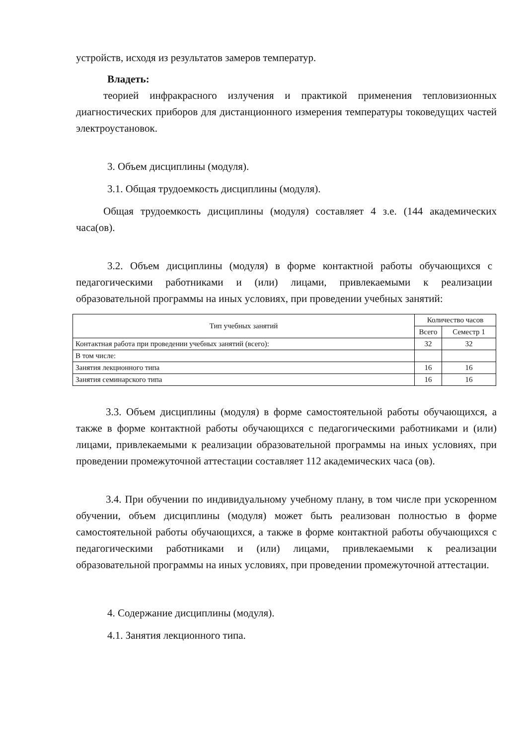устройств, исходя из результатов замеров температур.
Владеть:
теорией инфракрасного излучения и практикой применения тепловизионных диагностических приборов для дистанционного измерения температуры токоведущих частей электроустановок.
3. Объем дисциплины (модуля).
3.1. Общая трудоемкость дисциплины (модуля).
Общая трудоемкость дисциплины (модуля) составляет 4 з.е. (144 академических часа(ов).
3.2. Объем дисциплины (модуля) в форме контактной работы обучающихся с педагогическими работниками и (или) лицами, привлекаемыми к реализации образовательной программы на иных условиях, при проведении учебных занятий:
| Тип учебных занятий | Количество часов | |
| | Всего | Семестр 1 |
| Контактная работа при проведении учебных занятий (всего): | 32 | 32 |
| В том числе: | | |
| Занятия лекционного типа | 16 | 16 |
| Занятия семинарского типа | 16 | 16 |
3.3. Объем дисциплины (модуля) в форме самостоятельной работы обучающихся, а также в форме контактной работы обучающихся с педагогическими работниками и (или) лицами, привлекаемыми к реализации образовательной программы на иных условиях, при проведении промежуточной аттестации составляет 112 академических часа (ов).
3.4. При обучении по индивидуальному учебному плану, в том числе при ускоренном обучении, объем дисциплины (модуля) может быть реализован полностью в форме самостоятельной работы обучающихся, а также в форме контактной работы обучающихся с педагогическими работниками и (или) лицами, привлекаемыми к реализации образовательной программы на иных условиях, при проведении промежуточной аттестации.
4. Содержание дисциплины (модуля).
4.1. Занятия лекционного типа.